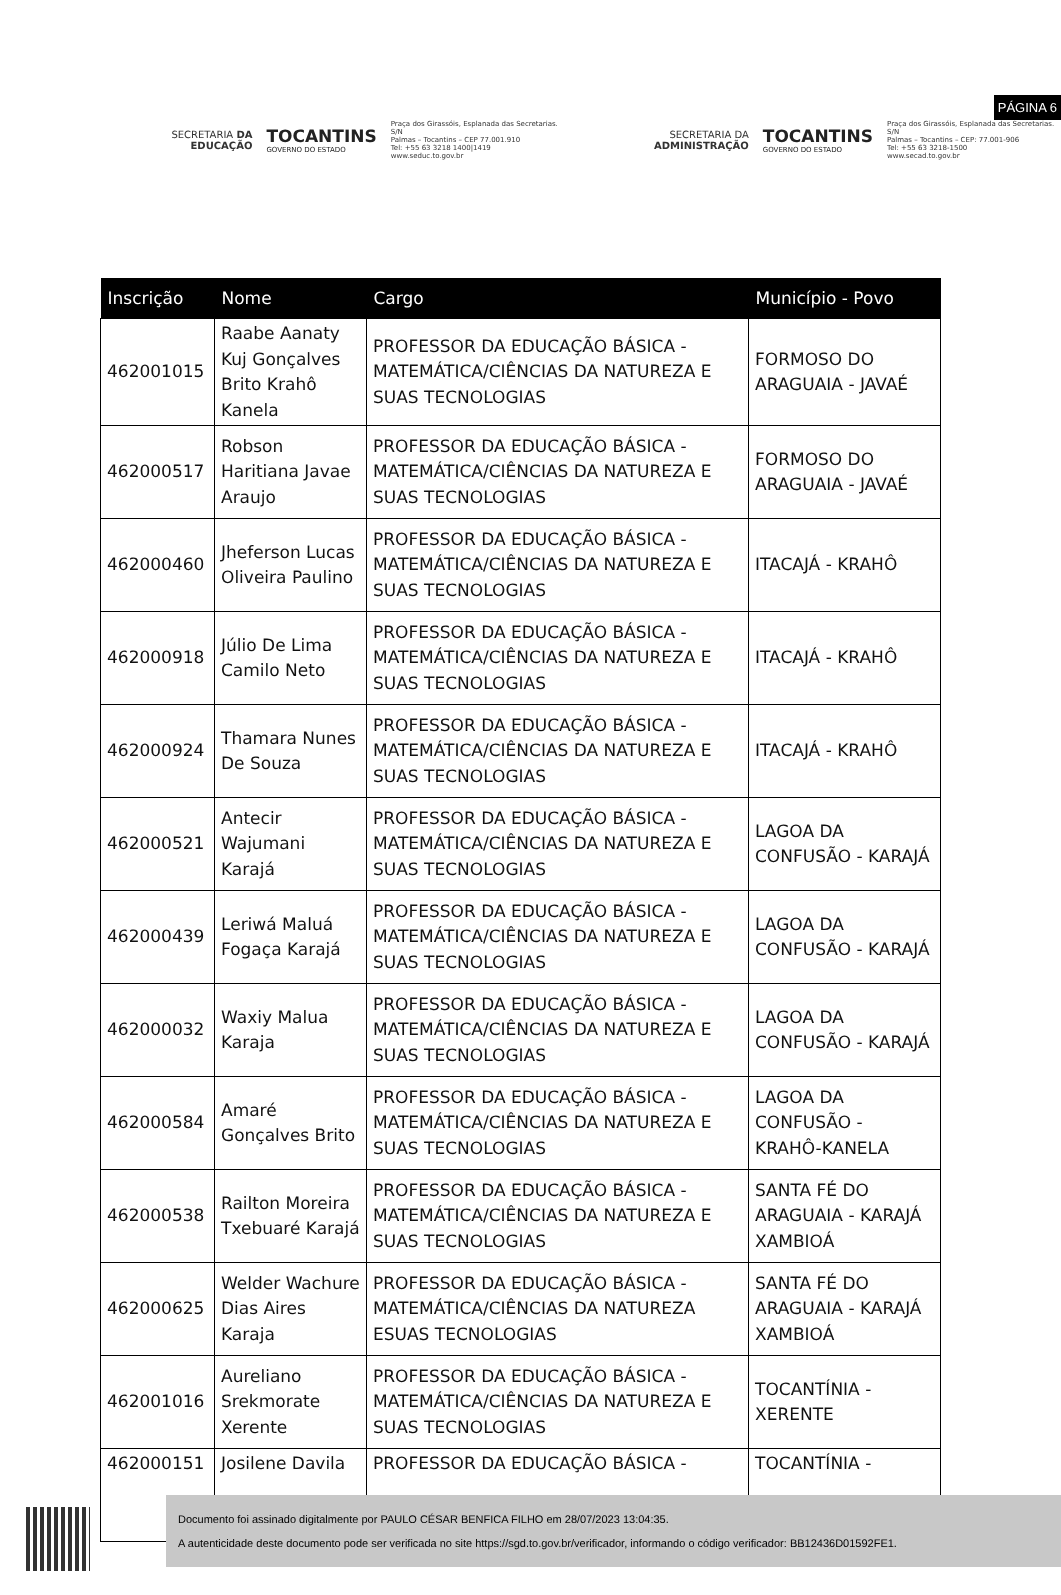PÁGINA 6
SECRETARIA DA EDUCAÇÃO
TOCANTINS
GOVERNO DO ESTADO
Praça dos Girassóis, Esplanada das Secretarias. S/N
Palmas – Tocantins – CEP 77.001.910
Tel: +55 63 3218 1400|1419
www.seduc.to.gov.br
SECRETARIA DA ADMINISTRAÇÃO
TOCANTINS
GOVERNO DO ESTADO
Praça dos Girassóis, Esplanada das Secretarias. S/N
Palmas – Tocantins – CEP: 77.001-906
Tel: +55 63 3218-1500
www.secad.to.gov.br
| Inscrição | Nome | Cargo | Município - Povo |
| --- | --- | --- | --- |
| 462001015 | Raabe Aanaty Kuj Gonçalves Brito Krahô Kanela | PROFESSOR DA EDUCAÇÃO BÁSICA - MATEMÁTICA/CIÊNCIAS DA NATUREZA E SUAS TECNOLOGIAS | FORMOSO DO ARAGUAIA - JAVAÉ |
| 462000517 | Robson Haritiana Javae Araujo | PROFESSOR DA EDUCAÇÃO BÁSICA - MATEMÁTICA/CIÊNCIAS DA NATUREZA E SUAS TECNOLOGIAS | FORMOSO DO ARAGUAIA - JAVAÉ |
| 462000460 | Jheferson Lucas Oliveira Paulino | PROFESSOR DA EDUCAÇÃO BÁSICA - MATEMÁTICA/CIÊNCIAS DA NATUREZA E SUAS TECNOLOGIAS | ITACAJÁ - KRAHÔ |
| 462000918 | Júlio De Lima Camilo Neto | PROFESSOR DA EDUCAÇÃO BÁSICA - MATEMÁTICA/CIÊNCIAS DA NATUREZA E SUAS TECNOLOGIAS | ITACAJÁ - KRAHÔ |
| 462000924 | Thamara Nunes De Souza | PROFESSOR DA EDUCAÇÃO BÁSICA - MATEMÁTICA/CIÊNCIAS DA NATUREZA E SUAS TECNOLOGIAS | ITACAJÁ - KRAHÔ |
| 462000521 | Antecir Wajumani Karajá | PROFESSOR DA EDUCAÇÃO BÁSICA - MATEMÁTICA/CIÊNCIAS DA NATUREZA E SUAS TECNOLOGIAS | LAGOA DA CONFUSÃO - KARAJÁ |
| 462000439 | Leriwá Maluá Fogaça Karajá | PROFESSOR DA EDUCAÇÃO BÁSICA - MATEMÁTICA/CIÊNCIAS DA NATUREZA E SUAS TECNOLOGIAS | LAGOA DA CONFUSÃO - KARAJÁ |
| 462000032 | Waxiy Malua Karaja | PROFESSOR DA EDUCAÇÃO BÁSICA - MATEMÁTICA/CIÊNCIAS DA NATUREZA E SUAS TECNOLOGIAS | LAGOA DA CONFUSÃO - KARAJÁ |
| 462000584 | Amaré Gonçalves Brito | PROFESSOR DA EDUCAÇÃO BÁSICA - MATEMÁTICA/CIÊNCIAS DA NATUREZA E SUAS TECNOLOGIAS | LAGOA DA CONFUSÃO - KRAHÔ-KANELA |
| 462000538 | Railton Moreira Txebuaré Karajá | PROFESSOR DA EDUCAÇÃO BÁSICA - MATEMÁTICA/CIÊNCIAS DA NATUREZA E SUAS TECNOLOGIAS | SANTA FÉ DO ARAGUAIA - KARAJÁ XAMBIOÁ |
| 462000625 | Welder Wachure Dias Aires Karaja | PROFESSOR DA EDUCAÇÃO BÁSICA - MATEMÁTICA/CIÊNCIAS DA NATUREZA ESUAS TECNOLOGIAS | SANTA FÉ DO ARAGUAIA - KARAJÁ XAMBIOÁ |
| 462001016 | Aureliano Srekmorate Xerente | PROFESSOR DA EDUCAÇÃO BÁSICA - MATEMÁTICA/CIÊNCIAS DA NATUREZA E SUAS TECNOLOGIAS | TOCANTÍNIA - XERENTE |
| 462000151 | Josilene Davila | PROFESSOR DA EDUCAÇÃO BÁSICA - | TOCANTÍNIA - |
Documento foi assinado digitalmente por PAULO CÉSAR BENFICA FILHO em 28/07/2023 13:04:35.
A autenticidade deste documento pode ser verificada no site https://sgd.to.gov.br/verificador, informando o código verificador: BB12436D01592FE1.